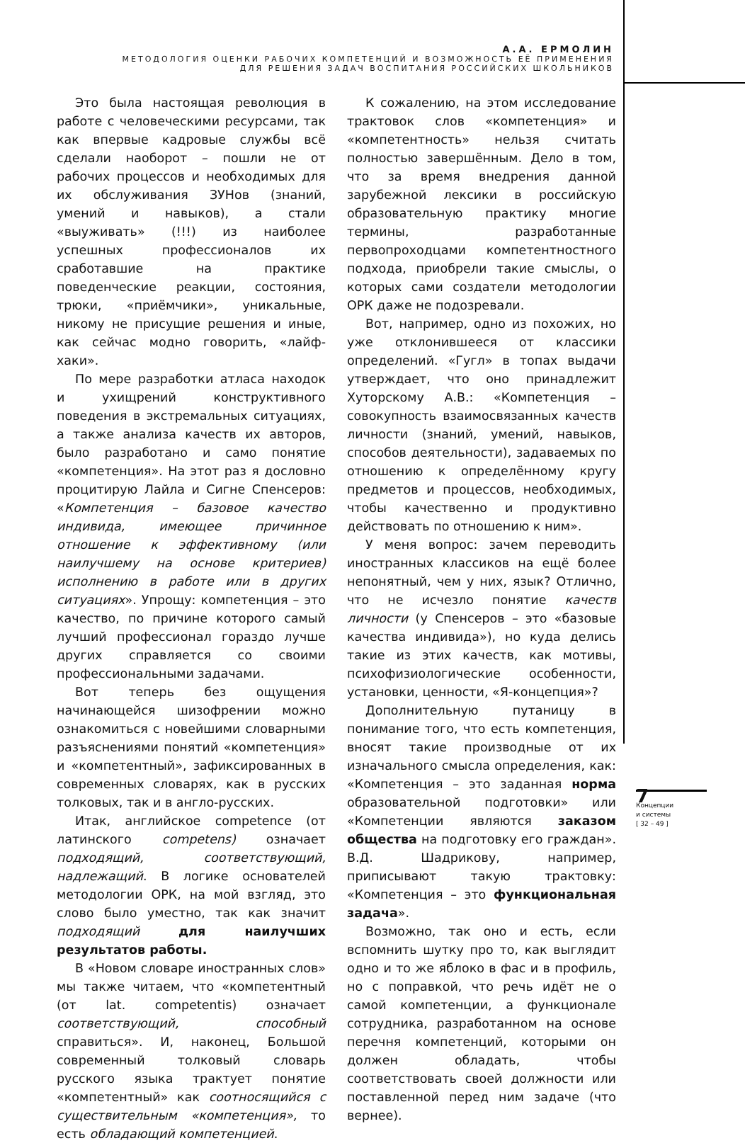А.А. ЕРМОЛИН
МЕТОДОЛОГИЯ ОЦЕНКИ РАБОЧИХ КОМПЕТЕНЦИЙ И ВОЗМОЖНОСТЬ ЕЁ ПРИМЕНЕНИЯ
ДЛЯ РЕШЕНИЯ ЗАДАЧ ВОСПИТАНИЯ РОССИЙСКИХ ШКОЛЬНИКОВ
Это была настоящая революция в работе с человеческими ресурсами, так как впервые кадровые службы всё сделали наоборот – пошли не от рабочих процессов и необходимых для их обслуживания ЗУНов (знаний, умений и навыков), а стали «выуживать» (!!!) из наиболее успешных профессионалов их сработавшие на практике поведенческие реакции, состояния, трюки, «приёмчики», уникальные, никому не присущие решения и иные, как сейчас модно говорить, «лайф-хаки».
По мере разработки атласа находок и ухищрений конструктивного поведения в экстремальных ситуациях, а также анализа качеств их авторов, было разработано и само понятие «компетенция». На этот раз я дословно процитирую Лайла и Сигне Спенсеров: «Компетенция – базовое качество индивида, имеющее причинное отношение к эффективному (или наилучшему на основе критериев) исполнению в работе или в других ситуациях». Упрощу: компетенция – это качество, по причине которого самый лучший профессионал гораздо лучше других справляется со своими профессиональными задачами.
Вот теперь без ощущения начинающейся шизофрении можно ознакомиться с новейшими словарными разъяснениями понятий «компетенция» и «компетентный», зафиксированных в современных словарях, как в русских толковых, так и в англо-русских.
Итак, английское competence (от латинского competens) означает подходящий, соответствующий, надлежащий. В логике основателей методологии ОРК, на мой взгляд, это слово было уместно, так как значит подходящий для наилучших результатов работы.
В «Новом словаре иностранных слов» мы также читаем, что «компетентный (от lat. competentis) означает соответствующий, способный справиться». И, наконец, Большой современный толковый словарь русского языка трактует понятие «компетентный» как соотносящийся с существительным «компетенция», то есть обладающий компетенцией.
К сожалению, на этом исследование трактовок слов «компетенция» и «компетентность» нельзя считать полностью завершённым. Дело в том, что за время внедрения данной зарубежной лексики в российскую образовательную практику многие термины, разработанные первопроходцами компетентностного подхода, приобрели такие смыслы, о которых сами создатели методологии ОРК даже не подозревали.
Вот, например, одно из похожих, но уже отклонившееся от классики определений. «Гугл» в топах выдачи утверждает, что оно принадлежит Хуторскому А.В.: «Компетенция – совокупность взаимосвязанных качеств личности (знаний, умений, навыков, способов деятельности), задаваемых по отношению к определённому кругу предметов и процессов, необходимых, чтобы качественно и продуктивно действовать по отношению к ним».
У меня вопрос: зачем переводить иностранных классиков на ещё более непонятный, чем у них, язык? Отлично, что не исчезло понятие качеств личности (у Спенсеров – это «базовые качества индивида»), но куда делись такие из этих качеств, как мотивы, психофизиологические особенности, установки, ценности, «Я-концепция»?
Дополнительную путаницу в понимание того, что есть компетенция, вносят такие производные от их изначального смысла определения, как: «Компетенция – это заданная норма образовательной подготовки» или «Компетенции являются заказом общества на подготовку его граждан». В.Д. Шадрикову, например, приписывают такую трактовку: «Компетенция – это функциональная задача».
Возможно, так оно и есть, если вспомнить шутку про то, как выглядит одно и то же яблоко в фас и в профиль, но с поправкой, что речь идёт не о самой компетенции, а функционале сотрудника, разработанном на основе перечня компетенций, которыми он должен обладать, чтобы соответствовать своей должности или поставленной перед ним задаче (что вернее).
7
Концепции
и системы
[ 32 – 49 ]